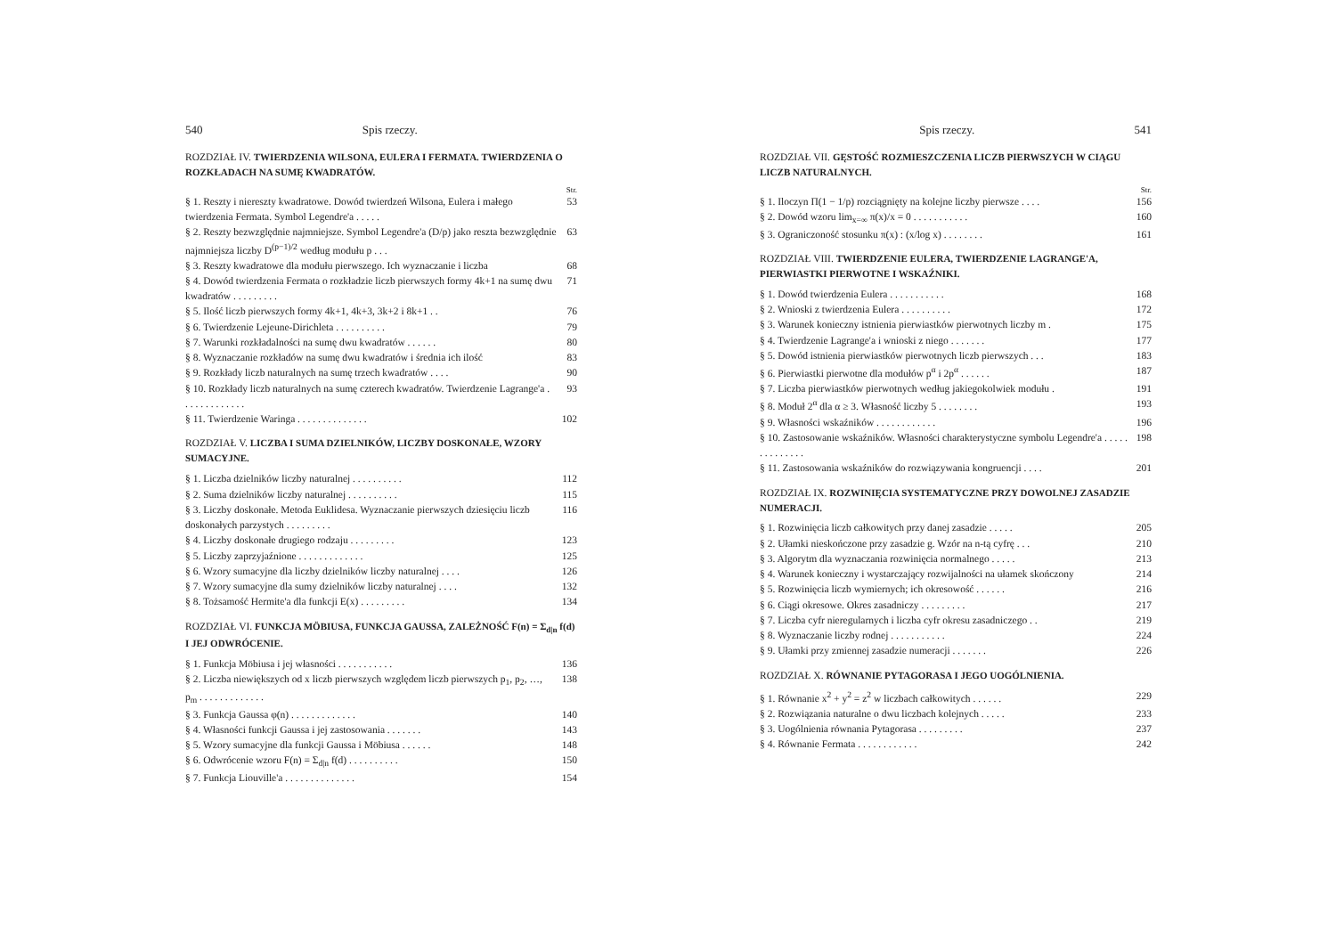540 Spis rzeczy.
ROZDZIAŁ IV. TWIERDZENIA WILSONA, EULERA I FERMATA. TWIERDZENIA O ROZKŁADACH NA SUMĘ KWADRATÓW.
Str.
§ 1. Reszty i niereszty kwadratowe. Dowód twierdzeń Wilsona, Eulera i małego twierdzenia Fermata. Symbol Legendre'a . . . . . 53
§ 2. Reszty bezwzględnie najmniejsze. Symbol Legendre'a (D/p) jako reszta bezwzględnie najmniejsza liczby D<sup>(p−1)/2</sup> według modułu p . . . 63
§ 3. Reszty kwadratowe dla modułu pierwszego. Ich wyznaczanie i liczba 68
§ 4. Dowód twierdzenia Fermata o rozkładzie liczb pierwszych formy 4k+1 na sumę dwu kwadratów . . . . . . . . . 71
§ 5. Ilość liczb pierwszych formy 4k+1, 4k+3, 3k+2 i 8k+1 . . 76
§ 6. Twierdzenie Lejeune-Dirichleta . . . . . . . . . . 79
§ 7. Warunki rozkładalności na sumę dwu kwadratów . . . . . . 80
§ 8. Wyznaczanie rozkładów na sumę dwu kwadratów i średnia ich ilość 83
§ 9. Rozkłady liczb naturalnych na sumę trzech kwadratów . . . . 90
§ 10. Rozkłady liczb naturalnych na sumę czterech kwadratów. Twierdzenie Lagrange'a . . . . . . . . . . . . . 93
§ 11. Twierdzenie Waringa . . . . . . . . . . . . . . 102
ROZDZIAŁ V. LICZBA I SUMA DZIELNIKÓW, LICZBY DOSKONAŁE, WZORY SUMACYJNE.
§ 1. Liczba dzielników liczby naturalnej . . . . . . . . . . 112
§ 2. Suma dzielników liczby naturalnej . . . . . . . . . . 115
§ 3. Liczby doskonałe. Metoda Euklidesa. Wyznaczanie pierwszych dziesięciu liczb doskonałych parzystych . . . . . . . . . 116
§ 4. Liczby doskonałe drugiego rodzaju . . . . . . . . . 123
§ 5. Liczby zaprzyjaźnione . . . . . . . . . . . . . 125
§ 6. Wzory sumacyjne dla liczby dzielników liczby naturalnej . . . . 126
§ 7. Wzory sumacyjne dla sumy dzielników liczby naturalnej . . . . 132
§ 8. Tożsamość Hermite'a dla funkcji E(x) . . . . . . . . . 134
ROZDZIAŁ VI. FUNKCJA MÖBIUSA, FUNKCJA GAUSSA, ZALEŻNOŚĆ F(n) = Σ<sub>d|n</sub> f(d) I JEJ ODWRÓCENIE.
§ 1. Funkcja Möbiusa i jej własności . . . . . . . . . . . 136
§ 2. Liczba niewiększych od x liczb pierwszych względem liczb pierwszych p<sub>1</sub>, p<sub>2</sub>, …, p<sub>m</sub> . . . . . . . . . . . . . 138
§ 3. Funkcja Gaussa φ(n) . . . . . . . . . . . . . 140
§ 4. Własności funkcji Gaussa i jej zastosowania . . . . . . . 143
§ 5. Wzory sumacyjne dla funkcji Gaussa i Möbiusa . . . . . . 148
§ 6. Odwrócenie wzoru F(n) = Σ<sub>d|n</sub> f(d) . . . . . . . . . . 150
§ 7. Funkcja Liouville'a . . . . . . . . . . . . . . 154
Spis rzeczy. 541
ROZDZIAŁ VII. GĘSTOŚĆ ROZMIESZCZENIA LICZB PIERWSZYCH W CIĄGU LICZB NATURALNYCH.
Str.
§ 1. Iloczyn Π(1 − 1/p) rozciągnięty na kolejne liczby pierwsze . . . . 156
§ 2. Dowód wzoru lim<sub>x=∞</sub> π(x)/x = 0 . . . . . . . . . . . 160
§ 3. Ograniczoność stosunku π(x) : (x/log x) . . . . . . . . 161
ROZDZIAŁ VIII. TWIERDZENIE EULERA, TWIERDZENIE LAGRANGE'A, PIERWIASTKI PIERWOTNE I WSKAŹNIKI.
§ 1. Dowód twierdzenia Eulera . . . . . . . . . . . 168
§ 2. Wnioski z twierdzenia Eulera . . . . . . . . . . 172
§ 3. Warunek konieczny istnienia pierwiastków pierwotnych liczby m . 175
§ 4. Twierdzenie Lagrange'a i wnioski z niego . . . . . . . 177
§ 5. Dowód istnienia pierwiastków pierwotnych liczb pierwszych . . . 183
§ 6. Pierwiastki pierwotne dla modułów p<sup>α</sup> i 2p<sup>α</sup> . . . . . . 187
§ 7. Liczba pierwiastków pierwotnych według jakiegokolwiek modułu . 191
§ 8. Moduł 2<sup>α</sup> dla α ≥ 3. Własność liczby 5 . . . . . . . . 193
§ 9. Własności wskaźników . . . . . . . . . . . . 196
§ 10. Zastosowanie wskaźników. Własności charakterystyczne symbolu Legendre'a . . . . . . . . . . . . . . 198
§ 11. Zastosowania wskaźników do rozwiązywania kongruencji . . . . 201
ROZDZIAŁ IX. ROZWINIĘCIA SYSTEMATYCZNE PRZY DOWOLNEJ ZASADZIE NUMERACJI.
§ 1. Rozwinięcia liczb całkowitych przy danej zasadzie . . . . . 205
§ 2. Ułamki nieskończone przy zasadzie g. Wzór na n-tą cyfrę . . . 210
§ 3. Algorytm dla wyznaczania rozwinięcia normalnego . . . . . 213
§ 4. Warunek konieczny i wystarczający rozwijalności na ułamek skończony 214
§ 5. Rozwinięcia liczb wymiernych; ich okresowość . . . . . . 216
§ 6. Ciągi okresowe. Okres zasadniczy . . . . . . . . . 217
§ 7. Liczba cyfr nieregularnych i liczba cyfr okresu zasadniczego . . 219
§ 8. Wyznaczanie liczby rodnej . . . . . . . . . . . 224
§ 9. Ułamki przy zmiennej zasadzie numeracji . . . . . . . 226
ROZDZIAŁ X. RÓWNANIE PYTAGORASA I JEGO UOGÓLNIENIA.
§ 1. Równanie x<sup>2</sup> + y<sup>2</sup> = z<sup>2</sup> w liczbach całkowitych . . . . . . 229
§ 2. Rozwiązania naturalne o dwu liczbach kolejnych . . . . . 233
§ 3. Uogólnienia równania Pytagorasa . . . . . . . . . 237
§ 4. Równanie Fermata . . . . . . . . . . . . 242